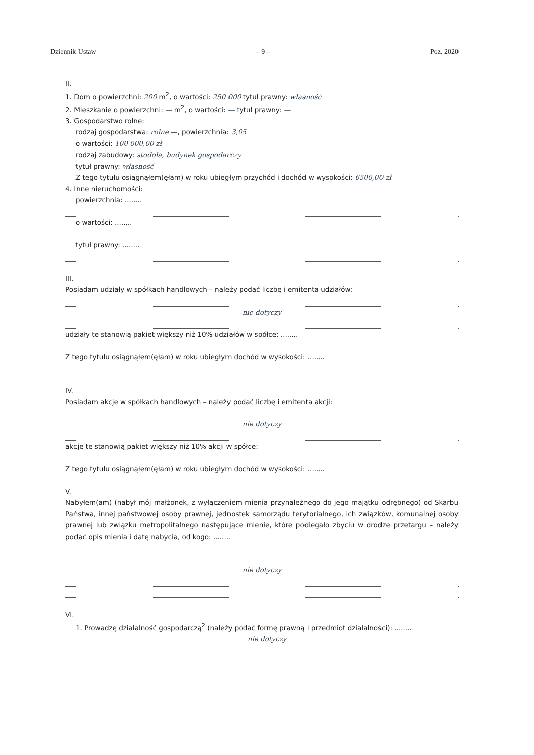Dziennik Ustaw – 9 – Poz. 2020
II.
1. Dom o powierzchni: 200 m<sup>2</sup>, o wartości: 250 000 tytuł prawny: własność
2. Mieszkanie o powierzchni: — m<sup>2</sup>, o wartości: — tytuł prawny: —
3. Gospodarstwo rolne:
rodzaj gospodarstwa: rolne —, powierzchnia: 3,05
o wartości: 100 000,00 zł
rodzaj zabudowy: stodoła, budynek gospodarczy
tytuł prawny: własność
Z tego tytułu osiągnąłem(ęłam) w roku ubiegłym przychód i dochód w wysokości: 6500,00 zł
4. Inne nieruchomości:
powierzchnia: ........
o wartości: ........
tytuł prawny: ........
III.
Posiadam udziały w spółkach handlowych – należy podać liczbę i emitenta udziałów:
nie dotyczy
udziały te stanowią pakiet większy niż 10% udziałów w spółce: ........
Z tego tytułu osiągnąłem(ęłam) w roku ubiegłym dochód w wysokości: ........
IV.
Posiadam akcje w spółkach handlowych – należy podać liczbę i emitenta akcji:
nie dotyczy
akcje te stanowią pakiet większy niż 10% akcji w spółce:
Z tego tytułu osiągnąłem(ęłam) w roku ubiegłym dochód w wysokości: ........
V.
Nabyłem(am) (nabył mój małżonek, z wyłączeniem mienia przynależnego do jego majątku odrębnego) od Skarbu Państwa, innej państwowej osoby prawnej, jednostek samorządu terytorialnego, ich związków, komunalnej osoby prawnej lub związku metropolitalnego następujące mienie, które podlegało zbyciu w drodze przetargu – należy podać opis mienia i datę nabycia, od kogo: ........
nie dotyczy
VI.
1. Prowadzę działalność gospodarczą<sup>2</sup> (należy podać formę prawną i przedmiot działalności): ........
nie dotyczy